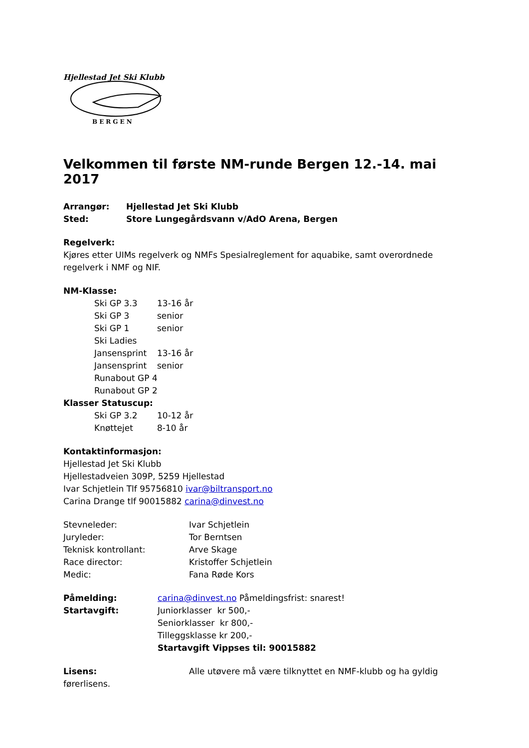Hjellestad Jet Ski Klubb
BERGEN
Velkommen til første NM-runde Bergen 12.-14. mai 2017
Arrangør: Hjellestad Jet Ski Klubb
Sted: Store Lungegårdsvann v/AdO Arena, Bergen
Regelverk:
Kjøres etter UIMs regelverk og NMFs Spesialreglement for aquabike, samt overordnede regelverk i NMF og NIF.
NM-Klasse:
Ski GP 3.3 13-16 år
Ski GP 3 senior
Ski GP 1 senior
Ski Ladies
Jansensprint 13-16 år
Jansensprint senior
Runabout GP 4
Runabout GP 2
Klasser Statuscup:
Ski GP 3.2 10-12 år
Knøttejet 8-10 år
Kontaktinformasjon:
Hjellestad Jet Ski Klubb
Hjellestadveien 309P, 5259 Hjellestad
Ivar Schjetlein Tlf 95756810 ivar@biltransport.no
Carina Drange tlf 90015882 carina@dinvest.no
Stevneleder: Ivar Schjetlein
Juryleder: Tor Berntsen
Teknisk kontrollant: Arve Skage
Race director: Kristoffer Schjetlein
Medic: Fana Røde Kors
Påmelding: carina@dinvest.no Påmeldingsfrist: snarest!
Startavgift: Juniorklasser kr 500,-
Seniorklasser kr 800,-
Tilleggsklasse kr 200,-
Startavgift Vippses til: 90015882
Lisens: Alle utøvere må være tilknyttet en NMF-klubb og ha gyldig førerlisens.